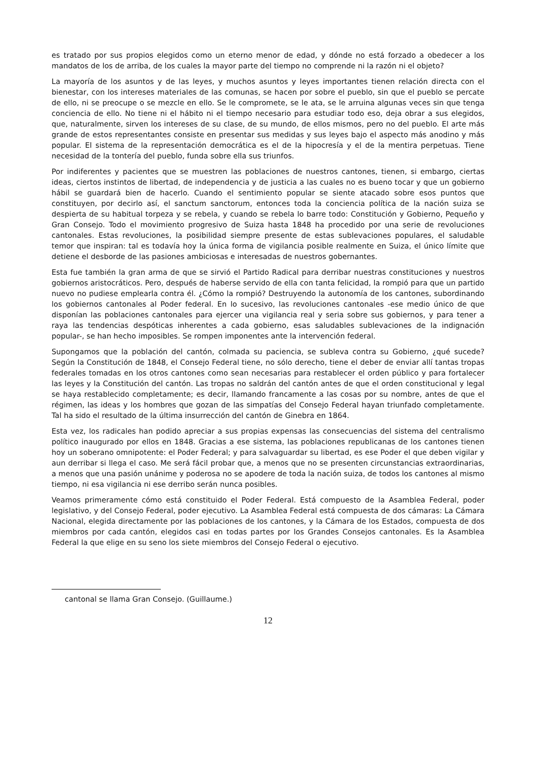es tratado por sus propios elegidos como un eterno menor de edad, y dónde no está forzado a obedecer a los mandatos de los de arriba, de los cuales la mayor parte del tiempo no comprende ni la razón ni el objeto?
La mayoría de los asuntos y de las leyes, y muchos asuntos y leyes importantes tienen relación directa con el bienestar, con los intereses materiales de las comunas, se hacen por sobre el pueblo, sin que el pueblo se percate de ello, ni se preocupe o se mezcle en ello. Se le compromete, se le ata, se le arruina algunas veces sin que tenga conciencia de ello. No tiene ni el hábito ni el tiempo necesario para estudiar todo eso, deja obrar a sus elegidos, que, naturalmente, sirven los intereses de su clase, de su mundo, de ellos mismos, pero no del pueblo. El arte más grande de estos representantes consiste en presentar sus medidas y sus leyes bajo el aspecto más anodino y más popular. El sistema de la representación democrática es el de la hipocresía y el de la mentira perpetuas. Tiene necesidad de la tontería del pueblo, funda sobre ella sus triunfos.
Por indiferentes y pacientes que se muestren las poblaciones de nuestros cantones, tienen, si embargo, ciertas ideas, ciertos instintos de libertad, de independencia y de justicia a las cuales no es bueno tocar y que un gobierno hábil se guardará bien de hacerlo. Cuando el sentimiento popular se siente atacado sobre esos puntos que constituyen, por decirlo así, el sanctum sanctorum, entonces toda la conciencia política de la nación suiza se despierta de su habitual torpeza y se rebela, y cuando se rebela lo barre todo: Constitución y Gobierno, Pequeño y Gran Consejo. Todo el movimiento progresivo de Suiza hasta 1848 ha procedido por una serie de revoluciones cantonales. Estas revoluciones, la posibilidad siempre presente de estas sublevaciones populares, el saludable temor que inspiran: tal es todavía hoy la única forma de vigilancia posible realmente en Suiza, el único límite que detiene el desborde de las pasiones ambiciosas e interesadas de nuestros gobernantes.
Esta fue también la gran arma de que se sirvió el Partido Radical para derribar nuestras constituciones y nuestros gobiernos aristocráticos. Pero, después de haberse servido de ella con tanta felicidad, la rompió para que un partido nuevo no pudiese emplearla contra él. ¿Cómo la rompió? Destruyendo la autonomía de los cantones, subordinando los gobiernos cantonales al Poder federal. En lo sucesivo, las revoluciones cantonales -ese medio único de que disponían las poblaciones cantonales para ejercer una vigilancia real y seria sobre sus gobiernos, y para tener a raya las tendencias despóticas inherentes a cada gobierno, esas saludables sublevaciones de la indignación popular-, se han hecho imposibles. Se rompen imponentes ante la intervención federal.
Supongamos que la población del cantón, colmada su paciencia, se subleva contra su Gobierno, ¿qué sucede? Según la Constitución de 1848, el Consejo Federal tiene, no sólo derecho, tiene el deber de enviar allí tantas tropas federales tomadas en los otros cantones como sean necesarias para restablecer el orden público y para fortalecer las leyes y la Constitución del cantón. Las tropas no saldrán del cantón antes de que el orden constitucional y legal se haya restablecido completamente; es decir, llamando francamente a las cosas por su nombre, antes de que el régimen, las ideas y los hombres que gozan de las simpatías del Consejo Federal hayan triunfado completamente. Tal ha sido el resultado de la última insurrección del cantón de Ginebra en 1864.
Esta vez, los radicales han podido apreciar a sus propias expensas las consecuencias del sistema del centralismo político inaugurado por ellos en 1848. Gracias a ese sistema, las poblaciones republicanas de los cantones tienen hoy un soberano omnipotente: el Poder Federal; y para salvaguardar su libertad, es ese Poder el que deben vigilar y aun derribar si llega el caso. Me será fácil probar que, a menos que no se presenten circunstancias extraordinarias, a menos que una pasión unánime y poderosa no se apodere de toda la nación suiza, de todos los cantones al mismo tiempo, ni esa vigilancia ni ese derribo serán nunca posibles.
Veamos primeramente cómo está constituido el Poder Federal. Está compuesto de la Asamblea Federal, poder legislativo, y del Consejo Federal, poder ejecutivo. La Asamblea Federal está compuesta de dos cámaras: La Cámara Nacional, elegida directamente por las poblaciones de los cantones, y la Cámara de los Estados, compuesta de dos miembros por cada cantón, elegidos casi en todas partes por los Grandes Consejos cantonales. Es la Asamblea Federal la que elige en su seno los siete miembros del Consejo Federal o ejecutivo.
cantonal se llama Gran Consejo. (Guillaume.)
12